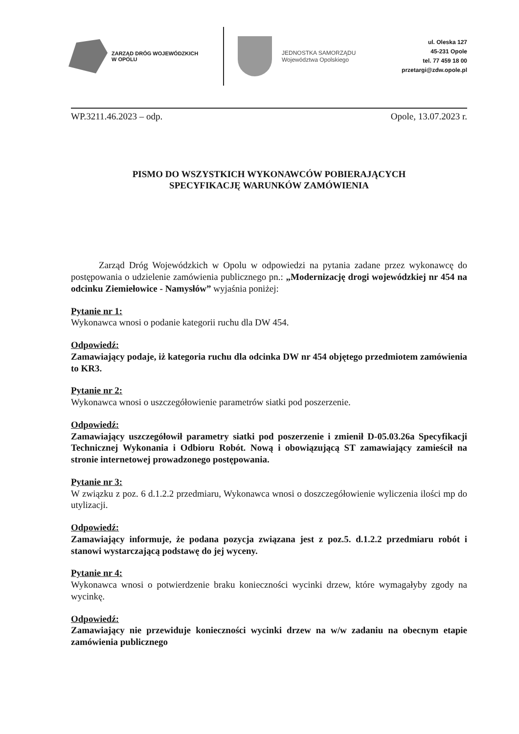ZARZĄD DRÓG WOJEWÓDZKICH
W OPOLU
JEDNOSTKA SAMORZĄDU
Województwa Opolskiego
ul. Oleska 127
45-231 Opole
tel. 77 459 18 00
przetargi@zdw.opole.pl
WP.3211.46.2023 – odp. Opole, 13.07.2023 r.
PISMO DO WSZYSTKICH WYKONAWCÓW POBIERAJĄCYCH
SPECYFIKACJĘ WARUNKÓW ZAMÓWIENIA
   Zarząd Dróg Wojewódzkich w Opolu w odpowiedzi na pytania zadane przez wykonawcę do postępowania o udzielenie zamówienia publicznego pn.: „Modernizację drogi wojewódzkiej nr 454 na odcinku Ziemiełowice - Namysłów” wyjaśnia poniżej:
Pytanie nr 1:
Wykonawca wnosi o podanie kategorii ruchu dla DW 454.
Odpowiedź:
Zamawiający podaje, iż kategoria ruchu dla odcinka DW nr 454 objętego przedmiotem zamówienia to KR3.
Pytanie nr 2:
Wykonawca wnosi o uszczegółowienie parametrów siatki pod poszerzenie.
Odpowiedź:
Zamawiający uszczegółowił parametry siatki pod poszerzenie i zmienił D-05.03.26a Specyfikacji Technicznej Wykonania i Odbioru Robót. Nową i obowiązującą ST zamawiający zamieścił na stronie internetowej prowadzonego postępowania.
Pytanie nr 3:
W związku z poz. 6 d.1.2.2 przedmiaru, Wykonawca wnosi o doszczegółowienie wyliczenia ilości mp do utylizacji.
Odpowiedź:
Zamawiający informuje, że podana pozycja związana jest z poz.5. d.1.2.2 przedmiaru robót i stanowi wystarczającą podstawę do jej wyceny.
Pytanie nr 4:
Wykonawca wnosi o potwierdzenie braku konieczności wycinki drzew, które wymagałyby zgody na wycinkę.
Odpowiedź:
Zamawiający nie przewiduje konieczności wycinki drzew na w/w zadaniu na obecnym etapie zamówienia publicznego